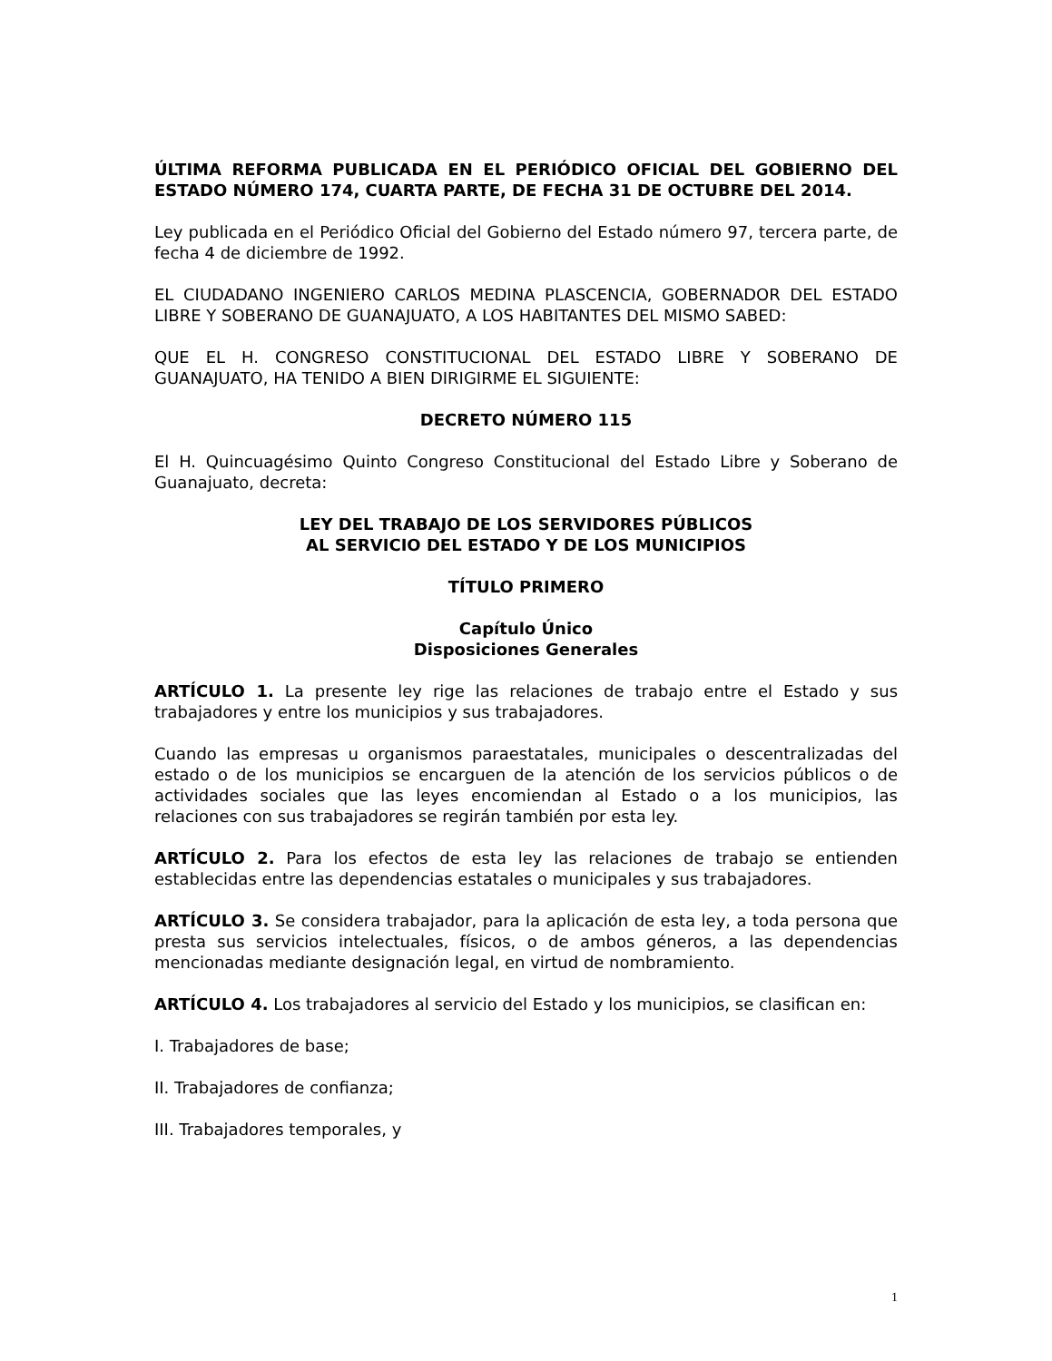ÚLTIMA REFORMA PUBLICADA EN EL PERIÓDICO OFICIAL DEL GOBIERNO DEL ESTADO NÚMERO 174, CUARTA PARTE, DE FECHA 31 DE OCTUBRE DEL 2014.
Ley publicada en el Periódico Oficial del Gobierno del Estado número 97, tercera parte, de fecha 4 de diciembre de 1992.
EL CIUDADANO INGENIERO CARLOS MEDINA PLASCENCIA, GOBERNADOR DEL ESTADO LIBRE Y SOBERANO DE GUANAJUATO, A LOS HABITANTES DEL MISMO SABED:
QUE EL H. CONGRESO CONSTITUCIONAL DEL ESTADO LIBRE Y SOBERANO DE GUANAJUATO, HA TENIDO A BIEN DIRIGIRME EL SIGUIENTE:
DECRETO NÚMERO 115
El H. Quincuagésimo Quinto Congreso Constitucional del Estado Libre y Soberano de Guanajuato, decreta:
LEY DEL TRABAJO DE LOS SERVIDORES PÚBLICOS
AL SERVICIO DEL ESTADO Y DE LOS MUNICIPIOS
TÍTULO PRIMERO
Capítulo Único
Disposiciones Generales
ARTÍCULO 1. La presente ley rige las relaciones de trabajo entre el Estado y sus trabajadores y entre los municipios y sus trabajadores.
Cuando las empresas u organismos paraestatales, municipales o descentralizadas del estado o de los municipios se encarguen de la atención de los servicios públicos o de actividades sociales que las leyes encomiendan al Estado o a los municipios, las relaciones con sus trabajadores se regirán también por esta ley.
ARTÍCULO 2. Para los efectos de esta ley las relaciones de trabajo se entienden establecidas entre las dependencias estatales o municipales y sus trabajadores.
ARTÍCULO 3. Se considera trabajador, para la aplicación de esta ley, a toda persona que presta sus servicios intelectuales, físicos, o de ambos géneros, a las dependencias mencionadas mediante designación legal, en virtud de nombramiento.
ARTÍCULO 4. Los trabajadores al servicio del Estado y los municipios, se clasifican en:
I. Trabajadores de base;
II. Trabajadores de confianza;
III. Trabajadores temporales, y
1